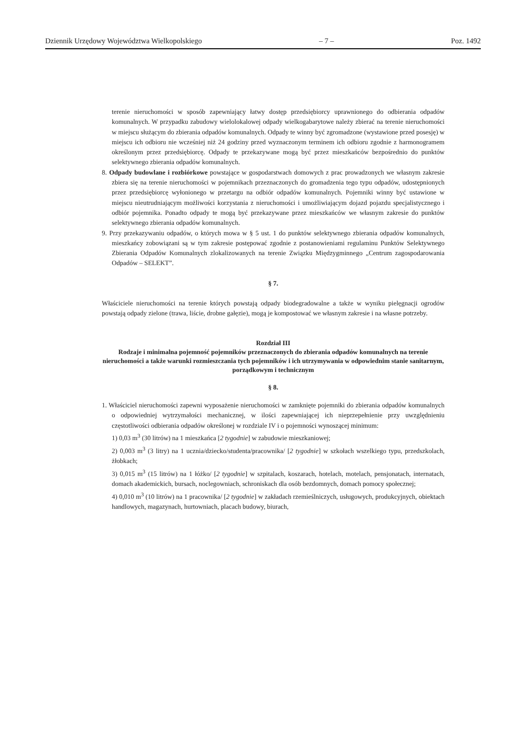Dziennik Urzędowy Województwa Wielkopolskiego – 7 – Poz. 1492
terenie nieruchomości w sposób zapewniający łatwy dostęp przedsiębiorcy uprawnionego do odbierania odpadów komunalnych. W przypadku zabudowy wielolokalowej odpady wielkogabarytowe należy zbierać na terenie nieruchomości w miejscu służącym do zbierania odpadów komunalnych. Odpady te winny być zgromadzone (wystawione przed posesję) w miejscu ich odbioru nie wcześniej niż 24 godziny przed wyznaczonym terminem ich odbioru zgodnie z harmonogramem określonym przez przedsiębiorcę. Odpady te przekazywane mogą być przez mieszkańców bezpośrednio do punktów selektywnego zbierania odpadów komunalnych.
8. Odpady budowlane i rozbiórkowe powstające w gospodarstwach domowych z prac prowadzonych we własnym zakresie zbiera się na terenie nieruchomości w pojemnikach przeznaczonych do gromadzenia tego typu odpadów, udostępnionych przez przedsiębiorcę wyłonionego w przetargu na odbiór odpadów komunalnych. Pojemniki winny być ustawione w miejscu nieutrudniającym możliwości korzystania z nieruchomości i umożliwiającym dojazd pojazdu specjalistycznego i odbiór pojemnika. Ponadto odpady te mogą być przekazywane przez mieszkańców we własnym zakresie do punktów selektywnego zbierania odpadów komunalnych.
9. Przy przekazywaniu odpadów, o których mowa w § 5 ust. 1 do punktów selektywnego zbierania odpadów komunalnych, mieszkańcy zobowiązani są w tym zakresie postępować zgodnie z postanowieniami regulaminu Punktów Selektywnego Zbierania Odpadów Komunalnych zlokalizowanych na terenie Związku Międzygminnego „Centrum zagospodarowania Odpadów – SELEKT”.
§ 7.
Właściciele nieruchomości na terenie których powstają odpady biodegradowalne a także w wyniku pielęgnacji ogrodów powstają odpady zielone (trawa, liście, drobne gałęzie), mogą je kompostować we własnym zakresie i na własne potrzeby.
Rozdział III
Rodzaje i minimalna pojemność pojemników przeznaczonych do zbierania odpadów komunalnych na terenie nieruchomości a także warunki rozmieszczania tych pojemników i ich utrzymywania w odpowiednim stanie sanitarnym, porządkowym i technicznym
§ 8.
1. Właściciel nieruchomości zapewni wyposażenie nieruchomości w zamknięte pojemniki do zbierania odpadów komunalnych o odpowiedniej wytrzymałości mechanicznej, w ilości zapewniającej ich nieprzepełnienie przy uwzględnieniu częstotliwości odbierania odpadów określonej w rozdziale IV i o pojemności wynoszącej minimum:
1) 0,03 m<sup>3</sup> (30 litrów) na 1 mieszkańca [2 tygodnie] w zabudowie mieszkaniowej;
2) 0,003 m<sup>3</sup> (3 litry) na 1 ucznia/dziecko/studenta/pracownika/ [2 tygodnie] w szkołach wszelkiego typu, przedszkolach, żłobkach;
3) 0,015 m<sup>3</sup> (15 litrów) na 1 łóżko/ [2 tygodnie] w szpitalach, koszarach, hotelach, motelach, pensjonatach, internatach, domach akademickich, bursach, noclegowniach, schroniskach dla osób bezdomnych, domach pomocy społecznej;
4) 0,010 m<sup>3</sup> (10 litrów) na 1 pracownika/ [2 tygodnie] w zakładach rzemieślniczych, usługowych, produkcyjnych, obiektach handlowych, magazynach, hurtowniach, placach budowy, biurach,